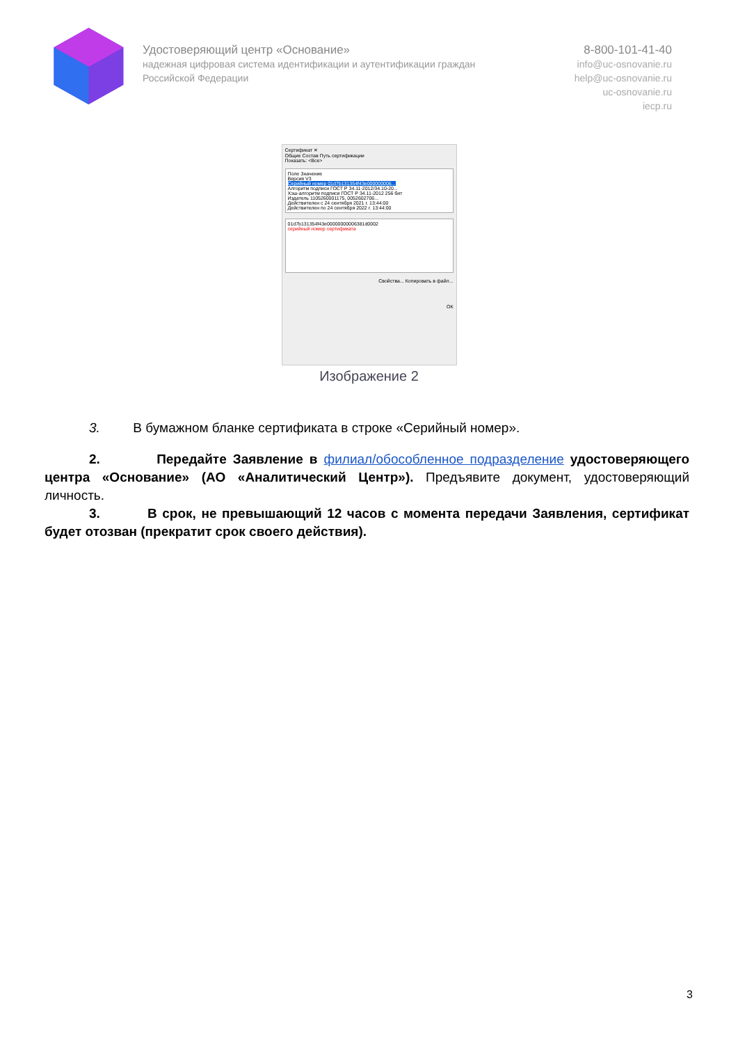Удостоверяющий центр «Основание»
надежная цифровая система идентификации и аутентификации граждан Российской Федерации
8-800-101-41-40
info@uc-osnovanie.ru
help@uc-osnovanie.ru
uc-osnovanie.ru
iecp.ru
Сертификат ✕
Общие Состав Путь сертификации
Показать: <Все>
Поле Значение
Версия V3
Серийный номер 01d7b131354f43e000000006...
Алгоритм подписи ГОСТ Р 34.11-2012/34.10-20...
Хэш-алгоритм подписи ГОСТ Р 34.11-2012 256 бит
Издатель 1105260001175, 0052602706...
Действителен с 24 сентября 2021 г. 13:44:00
Действителен по 24 сентября 2022 г. 13:44:00
01d7b131354f43e00000000006381d0002
серийный номер сертификата
Свойства... Копировать в файл...
ОК
Изображение 2
3. В бумажном бланке сертификата в строке «Серийный номер».
2. Передайте Заявление в филиал/обособленное подразделение удостоверяющего центра «Основание» (АО «Аналитический Центр»). Предъявите документ, удостоверяющий личность.
3. В срок, не превышающий 12 часов с момента передачи Заявления, сертификат будет отозван (прекратит срок своего действия).
3